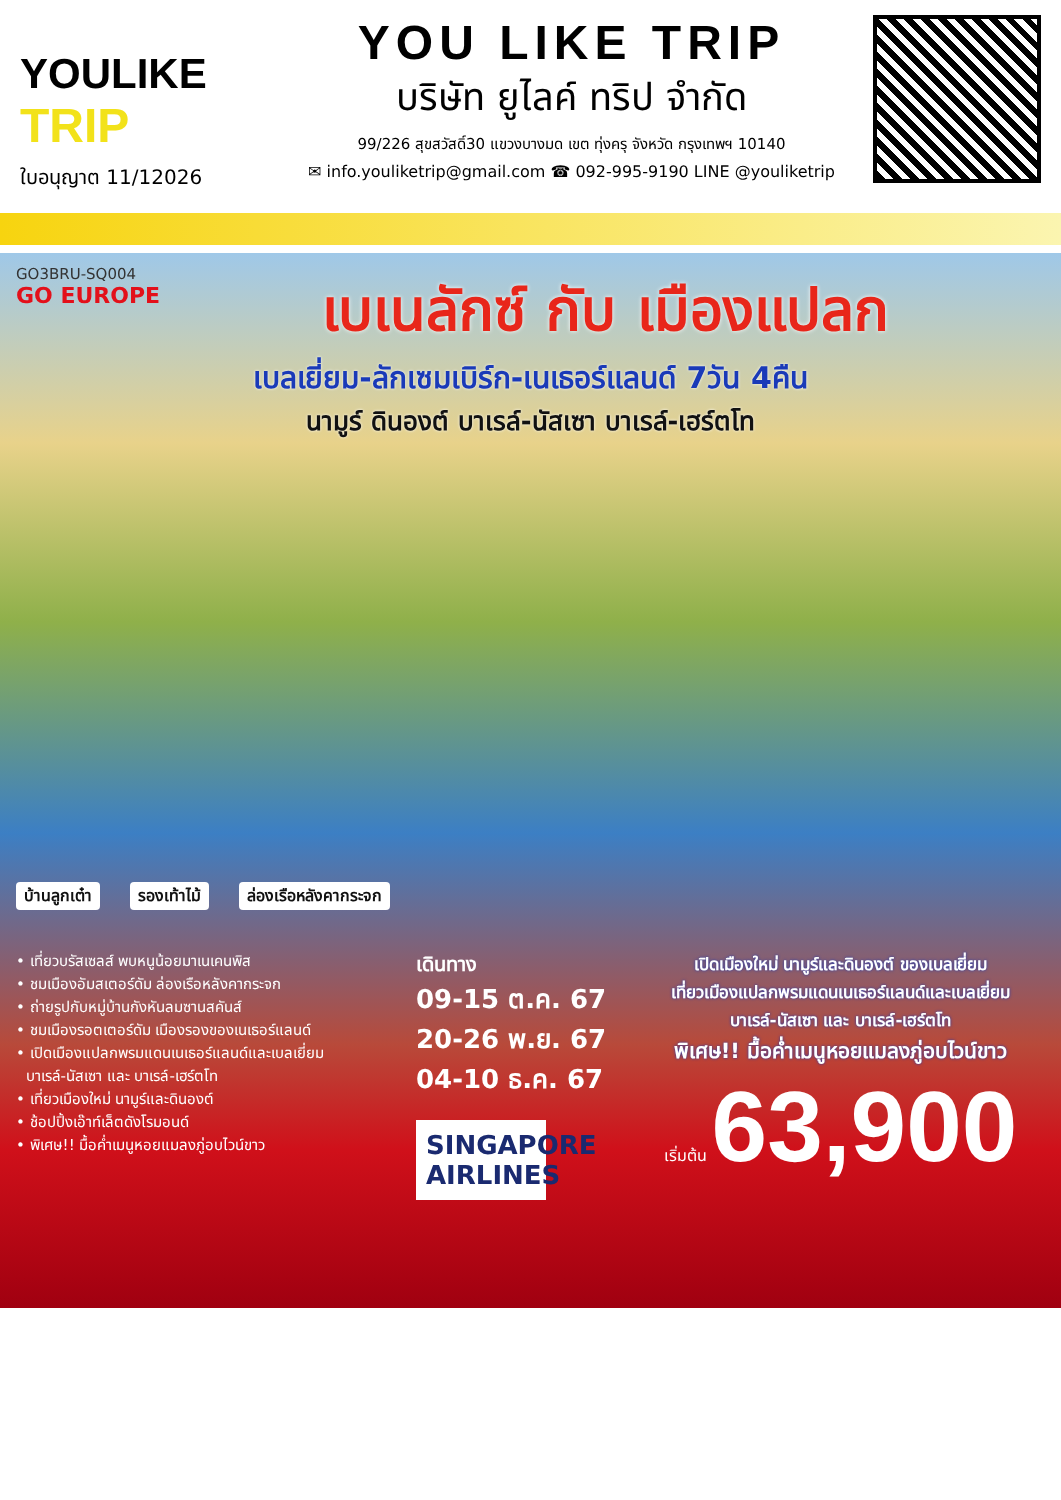YOULIKE
TRIP
ใบอนุญาต 11/12026
YOU LIKE TRIP
บริษัท ยูไลค์ ทริป จำกัด
99/226 สุขสวัสดิ์30 แขวงบางมด เขต ทุ่งครุ จังหวัด กรุงเทพฯ 10140
✉ info.youliketrip@gmail.com ☎ 092-995-9190 LINE @youliketrip
GO3BRU-SQ004
GO EUROPE
เบเนลักซ์ กับ เมืองแปลก
เบลเยี่ยม-ลักเซมเบิร์ก-เนเธอร์แลนด์ 7วัน 4คืน
นามูร์ ดินองต์ บาเรล์-นัสเซา บาเรล์-เฮร์ตโท
บ้านลูกเต๋า รองเท้าไม้ ล่องเรือหลังคากระจก
• เที่ยวบรัสเซลส์ พบหนูน้อยมาเนเคนพิส
• ชมเมืองอัมสเตอร์ดัม ล่องเรือหลังคากระจก
• ถ่ายรูปกับหมู่บ้านกังหันลมซานสคันส์
• ชมเมืองรอตเตอร์ดัม เมืองรองของเนเธอร์แลนด์
• เปิดเมืองแปลกพรมแดนเนเธอร์แลนด์และเบลเยี่ยม
บาเรล์-นัสเซา และ บาเรล์-เฮร์ตโท
• เที่ยวเมืองใหม่ นามูร์และดินองต์
• ช้อปปิ้งเอ๊าท์เล็ตดังโรมอนด์
• พิเศษ!! มื้อค่ำเมนูหอยแมลงภู่อบไวน์ขาว
เดินทาง
09-15 ต.ค. 67
20-26 พ.ย. 67
04-10 ธ.ค. 67
SINGAPORE AIRLINES
เปิดเมืองใหม่ นามูร์และดินองต์ ของเบลเยี่ยม
เที่ยวเมืองแปลกพรมแดนเนเธอร์แลนด์และเบลเยี่ยม
บาเรล์-นัสเซา และ บาเรล์-เฮร์ตโท
พิเศษ!! มื้อค่ำเมนูหอยแมลงภู่อบไวน์ขาว
เริ่มต้น 63,900